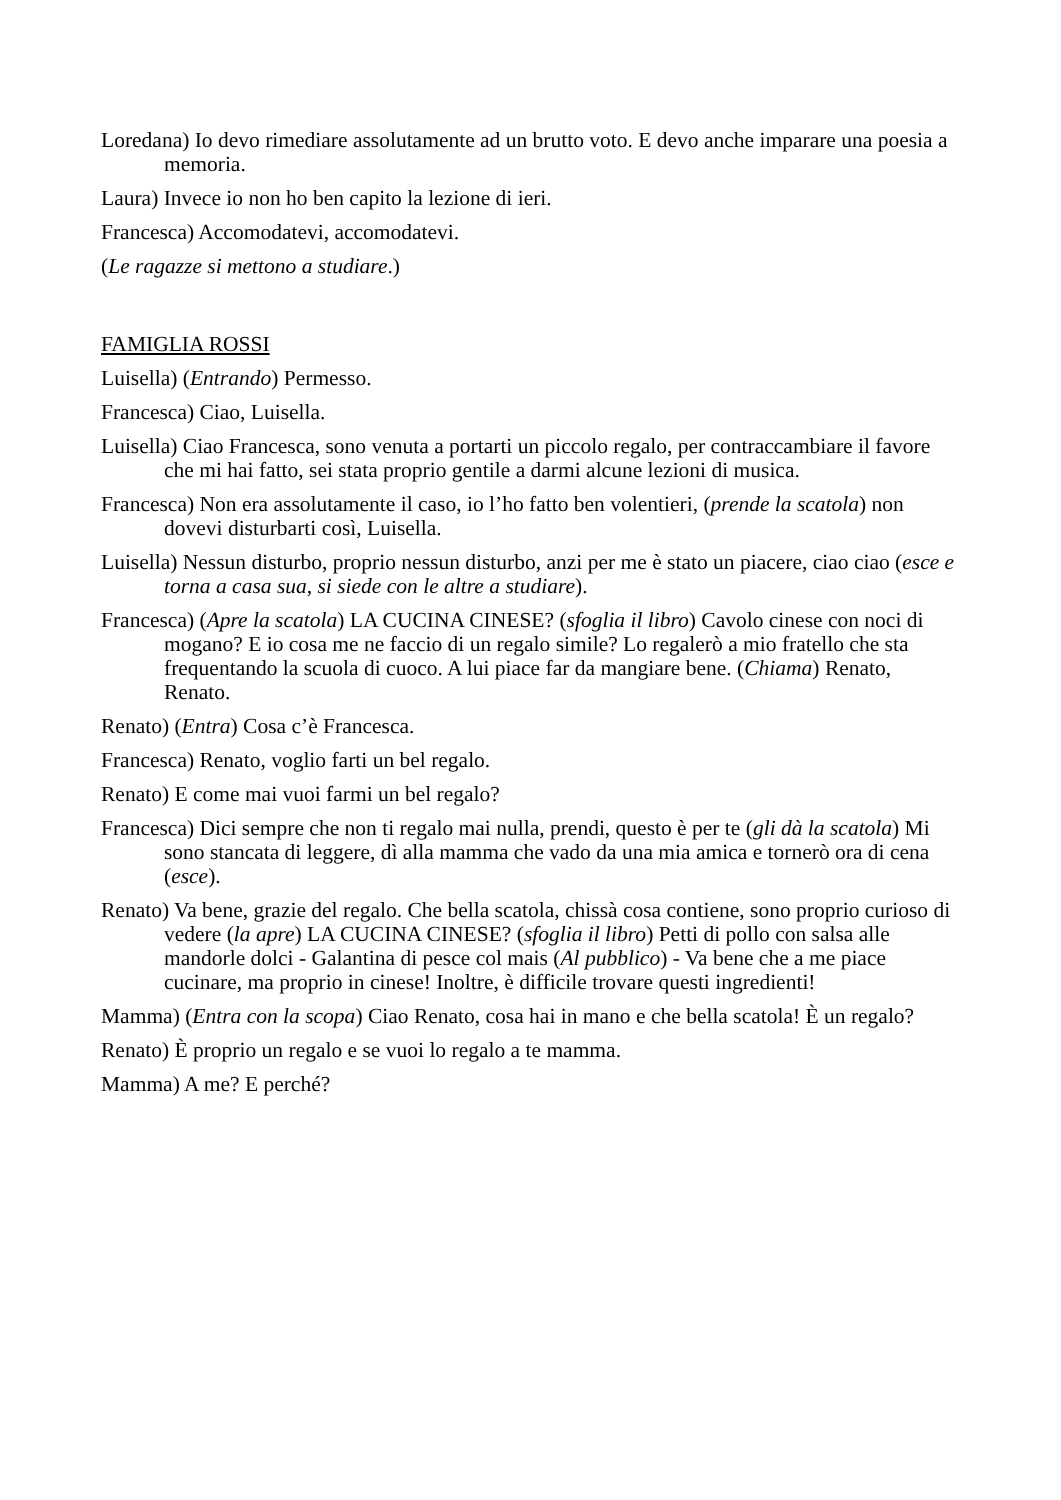Loredana) Io devo rimediare assolutamente ad un brutto voto. E devo anche imparare una poesia a memoria.
Laura) Invece io non ho ben capito la lezione di ieri.
Francesca) Accomodatevi, accomodatevi.
(Le ragazze si mettono a studiare.)
FAMIGLIA ROSSI
Luisella) (Entrando) Permesso.
Francesca) Ciao, Luisella.
Luisella) Ciao Francesca, sono venuta a portarti un piccolo regalo, per contraccambiare il favore che mi hai fatto, sei stata proprio gentile a darmi alcune lezioni di musica.
Francesca) Non era assolutamente il caso, io l’ho fatto ben volentieri, (prende la scatola) non dovevi disturbarti così, Luisella.
Luisella) Nessun disturbo, proprio nessun disturbo, anzi per me è stato un piacere, ciao ciao (esce e torna a casa sua, si siede con le altre a studiare).
Francesca) (Apre la scatola) LA CUCINA CINESE? (sfoglia il libro) Cavolo cinese con noci di mogano? E io cosa me ne faccio di un regalo simile? Lo regalerò a mio fratello che sta frequentando la scuola di cuoco. A lui piace far da mangiare bene. (Chiama) Renato, Renato.
Renato) (Entra) Cosa c’è Francesca.
Francesca) Renato, voglio farti un bel regalo.
Renato) E come mai vuoi farmi un bel regalo?
Francesca) Dici sempre che non ti regalo mai nulla, prendi, questo è per te (gli dà la scatola) Mi sono stancata di leggere, dì alla mamma che vado da una mia amica e tornerò ora di cena (esce).
Renato) Va bene, grazie del regalo. Che bella scatola, chissà cosa contiene, sono proprio curioso di vedere (la apre) LA CUCINA CINESE? (sfoglia il libro) Petti di pollo con salsa alle mandorle dolci - Galantina di pesce col mais (Al pubblico) - Va bene che a me piace cucinare, ma proprio in cinese! Inoltre, è difficile trovare questi ingredienti!
Mamma) (Entra con la scopa) Ciao Renato, cosa hai in mano e che bella scatola! È un regalo?
Renato) È proprio un regalo e se vuoi lo regalo a te mamma.
Mamma) A me? E perché?